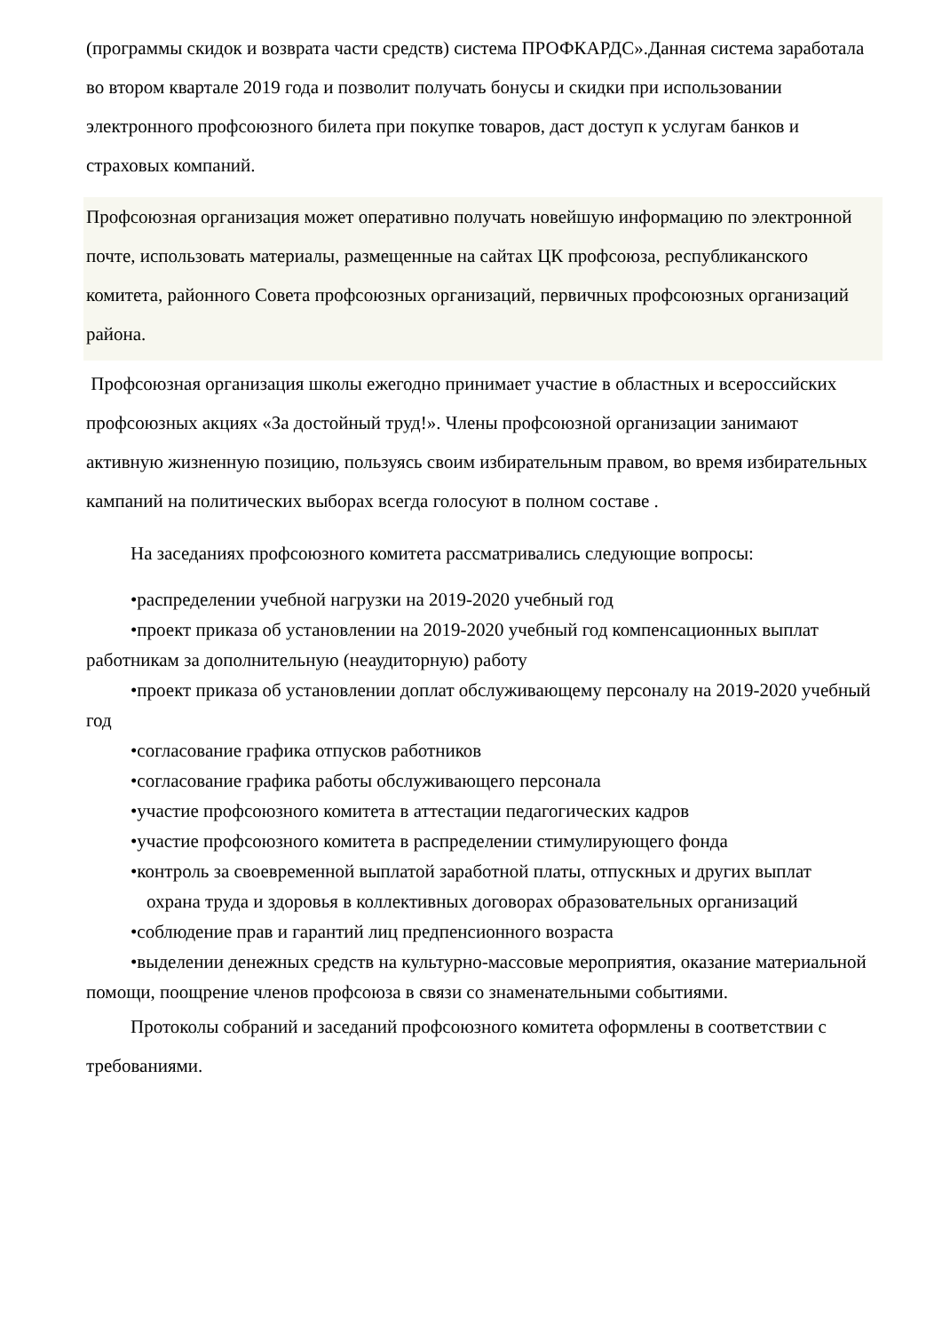(программы скидок и возврата части средств) система ПРОФКАРДС».Данная система заработала во втором квартале 2019 года и позволит получать бонусы и скидки при использовании электронного профсоюзного билета при покупке товаров, даст доступ к услугам банков и страховых компаний.
Профсоюзная организация может оперативно получать новейшую информацию по электронной почте, использовать материалы, размещенные на сайтах ЦК профсоюза, республиканского комитета, районного Совета профсоюзных организаций, первичных профсоюзных организаций района.
Профсоюзная организация школы ежегодно принимает участие в областных и всероссийских профсоюзных акциях «За достойный труд!». Члены профсоюзной организации занимают активную жизненную позицию, пользуясь своим избирательным правом, во время избирательных кампаний на политических выборах всегда голосуют в полном составе .
На заседаниях профсоюзного комитета рассматривались следующие вопросы:
•распределении учебной нагрузки на 2019-2020 учебный год
•проект приказа об установлении на 2019-2020 учебный год компенсационных выплат работникам за дополнительную (неаудиторную) работу
•проект приказа об установлении доплат обслуживающему персоналу на 2019-2020 учебный год
•согласование графика отпусков работников
•согласование графика работы обслуживающего персонала
•участие профсоюзного комитета в аттестации педагогических кадров
•участие профсоюзного комитета в распределении стимулирующего фонда
•контроль за своевременной выплатой заработной платы, отпускных и других выплат
охрана труда и здоровья в коллективных договорах образовательных организаций
•соблюдение прав и гарантий лиц предпенсионного возраста
•выделении денежных средств на культурно-массовые мероприятия, оказание материальной помощи, поощрение членов профсоюза в связи со знаменательными событиями.
Протоколы собраний и заседаний профсоюзного комитета оформлены в соответствии с требованиями.